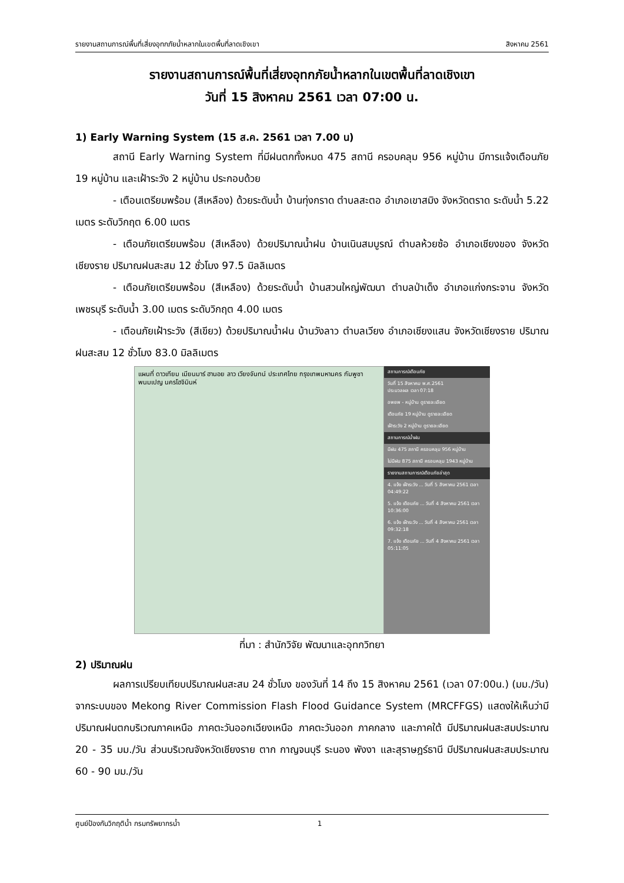รายงานสถานการณ์พื้นที่เสี่ยงอุทกภัยน้ำหลากในเขตพื้นที่ลาดเชิงเขา สิงหาคม 2561
รายงานสถานการณ์พื้นที่เสี่ยงอุทกภัยน้ำหลากในเขตพื้นที่ลาดเชิงเขา
วันที่ 15 สิงหาคม 2561 เวลา 07:00 น.
1) Early Warning System (15 ส.ค. 2561 เวลา 7.00 น)
สถานี Early Warning System ที่มีฝนตกทั้งหมด 475 สถานี ครอบคลุม 956 หมู่บ้าน มีการแจ้งเตือนภัย 19 หมู่บ้าน และเฝ้าระวัง 2 หมู่บ้าน ประกอบด้วย
- เตือนเตรียมพร้อม (สีเหลือง) ด้วยระดับน้ำ บ้านทุ่งกราด ตำบลสะตอ อำเภอเขาสมิง จังหวัดตราด ระดับน้ำ 5.22 เมตร ระดับวิกฤต 6.00 เมตร
- เตือนภัยเตรียมพร้อม (สีเหลือง) ด้วยปริมาณน้ำฝน บ้านเนินสมบูรณ์ ตำบลห้วยซ้อ อำเภอเชียงของ จังหวัดเชียงราย ปริมาณฝนสะสม 12 ชั่วโมง 97.5 มิลลิเมตร
- เตือนภัยเตรียมพร้อม (สีเหลือง) ด้วยระดับน้ำ บ้านสวนใหญ่พัฒนา ตำบลป่าเด็ง อำเภอแก่งกระจาน จังหวัดเพชรบุรี ระดับน้ำ 3.00 เมตร ระดับวิกฤต 4.00 เมตร
- เตือนภัยเฝ้าระวัง (สีเขียว) ด้วยปริมาณน้ำฝน บ้านวังลาว ตำบลเวียง อำเภอเชียงแสน จังหวัดเชียงราย ปริมาณฝนสะสม 12 ชั่วโมง 83.0 มิลลิเมตร
แผนที่ ดาวเทียม เมียนมาร์ ฮานอย ลาว เวียงจันทน์ ประเทศไทย กรุงเทพมหานคร กัมพูชา พนมเปญ นครโฮจิมินห์
สถานการณ์เตือนภัย
วันที่ 15 สิงหาคม พ.ศ.2561
ประมวลผล เวลา 07:18
อพยพ - หมู่บ้าน ดูรายละเอียด
เตือนภัย 19 หมู่บ้าน ดูรายละเอียด
เฝ้าระวัง 2 หมู่บ้าน ดูรายละเอียด
สถานการณ์น้ำฝน
มีฝน 475 สถานี ครอบคลุม 956 หมู่บ้าน
ไม่มีฝน 875 สถานี ครอบคลุม 1943 หมู่บ้าน
รายงานสถานการณ์เตือนภัยล่าสุด
4. แจ้ง เฝ้าระวัง ... วันที่ 5 สิงหาคม 2561 เวลา 04:49:22
5. แจ้ง เตือนภัย ... วันที่ 4 สิงหาคม 2561 เวลา 10:36:00
6. แจ้ง เฝ้าระวัง ... วันที่ 4 สิงหาคม 2561 เวลา 09:32:18
7. แจ้ง เตือนภัย ... วันที่ 4 สิงหาคม 2561 เวลา 05:11:05
ที่มา : สำนักวิจัย พัฒนาและอุทกวิทยา
2) ปริมาณฝน
ผลการเปรียบเทียบปริมาณฝนสะสม 24 ชั่วโมง ของวันที่ 14 ถึง 15 สิงหาคม 2561 (เวลา 07:00น.) (มม./วัน) จากระบบของ Mekong River Commission Flash Flood Guidance System (MRCFFGS) แสดงให้เห็นว่ามีปริมาณฝนตกบริเวณภาคเหนือ ภาคตะวันออกเฉียงเหนือ ภาคตะวันออก ภาคกลาง และภาคใต้ มีปริมาณฝนสะสมประมาณ 20 - 35 มม./วัน ส่วนบริเวณจังหวัดเชียงราย ตาก กาญจนบุรี ระนอง พังงา และสุราษฎร์ธานี มีปริมาณฝนสะสมประมาณ 60 - 90 มม./วัน
ศูนย์ป้องกันวิกฤติน้ำ กรมทรัพยากรน้ำ 1